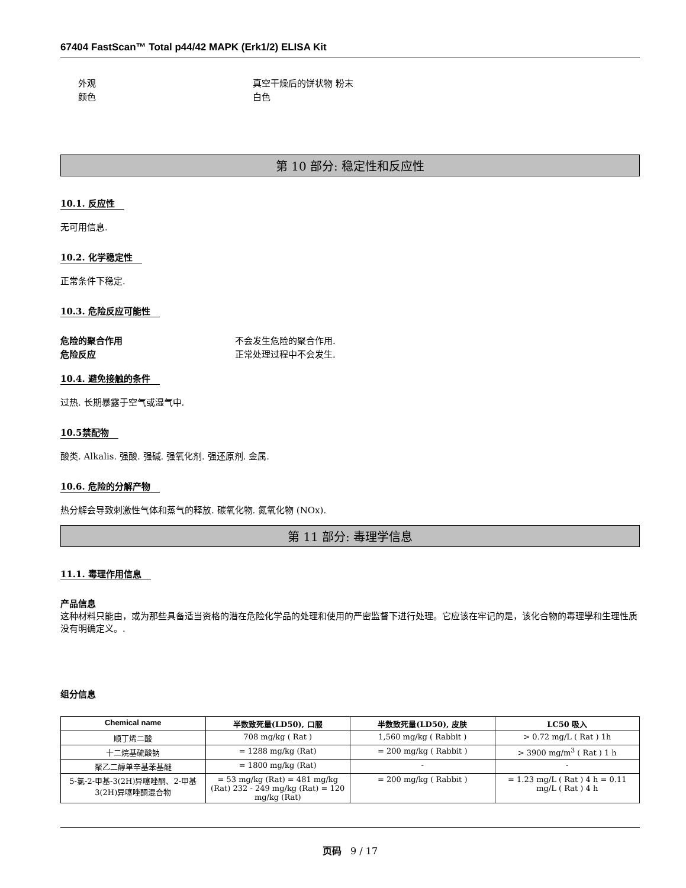67404 FastScan™ Total p44/42 MAPK (Erk1/2) ELISA Kit
外观 真空干燥后的饼状物 粉末
颜色 白色
第 10 部分: 稳定性和反应性
10.1. 反应性
无可用信息.
10.2. 化学稳定性
正常条件下稳定.
10.3. 危险反应可能性
危险的聚合作用 不会发生危险的聚合作用.
危险反应 正常处理过程中不会发生.
10.4. 避免接触的条件
过热. 长期暴露于空气或湿气中.
10.5禁配物
酸类. Alkalis. 强酸. 强碱. 强氧化剂. 强还原剂. 金属.
10.6. 危险的分解产物
热分解会导致刺激性气体和蒸气的释放. 碳氧化物. 氮氧化物 (NOx).
第 11 部分: 毒理学信息
11.1. 毒理作用信息
产品信息
这种材料只能由，或为那些具备适当资格的潜在危险化学品的处理和使用的严密监督下进行处理。它应该在牢记的是，该化合物的毒理學和生理性质没有明确定义。.
组分信息
| Chemical name | 半数致死量(LD50), 口服 | 半数致死量(LD50), 皮肤 | LC50 吸入 |
| --- | --- | --- | --- |
| 顺丁烯二酸 | 708 mg/kg ( Rat ) | 1,560 mg/kg ( Rabbit ) | > 0.72 mg/L ( Rat ) 1h |
| 十二烷基硫酸钠 | = 1288 mg/kg (Rat) | = 200 mg/kg ( Rabbit ) | > 3900 mg/m<sup>3</sup> ( Rat ) 1 h |
| 聚乙二醇单辛基苯基醚 | = 1800 mg/kg (Rat) | - | - |
| 5-氯-2-甲基-3(2H)异噻唑酮、2-甲基3(2H)异噻唑酮混合物 | = 53 mg/kg (Rat) = 481 mg/kg (Rat) 232 - 249 mg/kg (Rat) = 120 mg/kg (Rat) | = 200 mg/kg ( Rabbit ) | = 1.23 mg/L ( Rat ) 4 h = 0.11 mg/L ( Rat ) 4 h |
页码 9 / 17